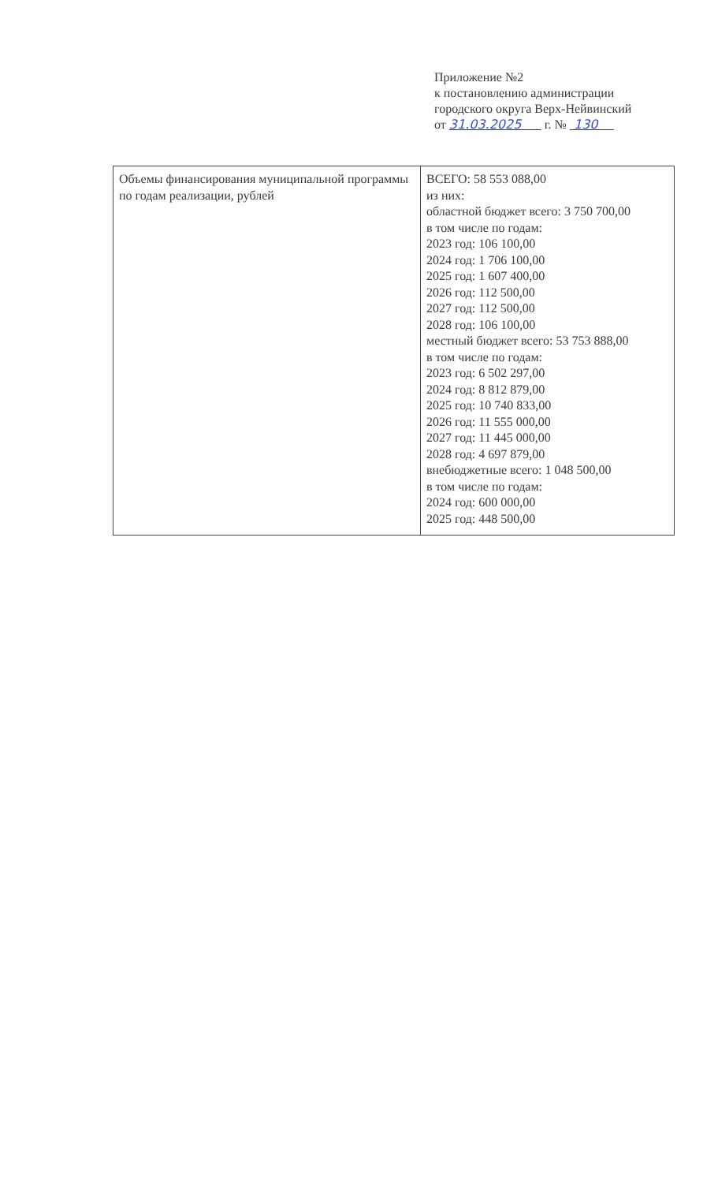Приложение №2
к постановлению администрации
городского округа Верх-Нейвинский
от 31.03.2025 г. № 130
| Объемы финансирования муниципальной программы по годам реализации, рублей | ВСЕГО: 58 553 088,00 из них: областной бюджет всего: 3 750 700,00 в том числе по годам: 2023 год: 106 100,00 2024 год: 1 706 100,00 2025 год: 1 607 400,00 2026 год: 112 500,00 2027 год: 112 500,00 2028 год: 106 100,00 местный бюджет всего: 53 753 888,00 в том числе по годам: 2023 год: 6 502 297,00 2024 год: 8 812 879,00 2025 год: 10 740 833,00 2026 год: 11 555 000,00 2027 год: 11 445 000,00 2028 год: 4 697 879,00 внебюджетные всего: 1 048 500,00 в том числе по годам: 2024 год: 600 000,00 2025 год: 448 500,00 |